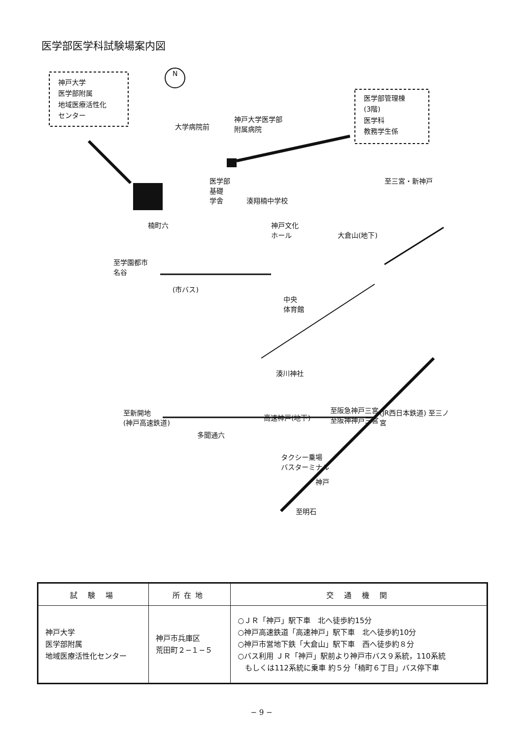医学部医学科試験場案内図
神戸大学
医学部附属
地域医療活性化
センター
医学部管理棟
(3階)
医学科
教務学生係
N
大学病院前
神戸大学医学部
附属病院
医学部
基礎
学舎
湊翔楠中学校
至三宮・新神戸
神戸文化
ホール
楠町六
大倉山(地下)
至学園都市
名谷
(市バス)
中央
体育館
湊川神社
至新開地
(神戸高速鉄道)
高速神戸(地下)
至阪急神戸三宮
至阪神神戸三宮
多聞通六
タクシー乗場
バスターミナル
神戸
(JR西日本鉄道) 至三ノ宮
至明石
| 試 験 場 | 所在地 | 交 通 機 関 |
| --- | --- | --- |
| 神戸大学 医学部附属 地域医療活性化センター | 神戸市兵庫区 荒田町２−１−５ | ○ＪＲ「神戸」駅下車 北へ徒歩約15分 ○神戸高速鉄道「高速神戸」駅下車 北へ徒歩約10分 ○神戸市営地下鉄「大倉山」駅下車 西へ徒歩約８分 ○バス利用 ＪＲ「神戸」駅前より神戸市バス９系統，110系統 もしくは112系統に乗車 約５分「楠町６丁目」バス停下車 |
− 9 −